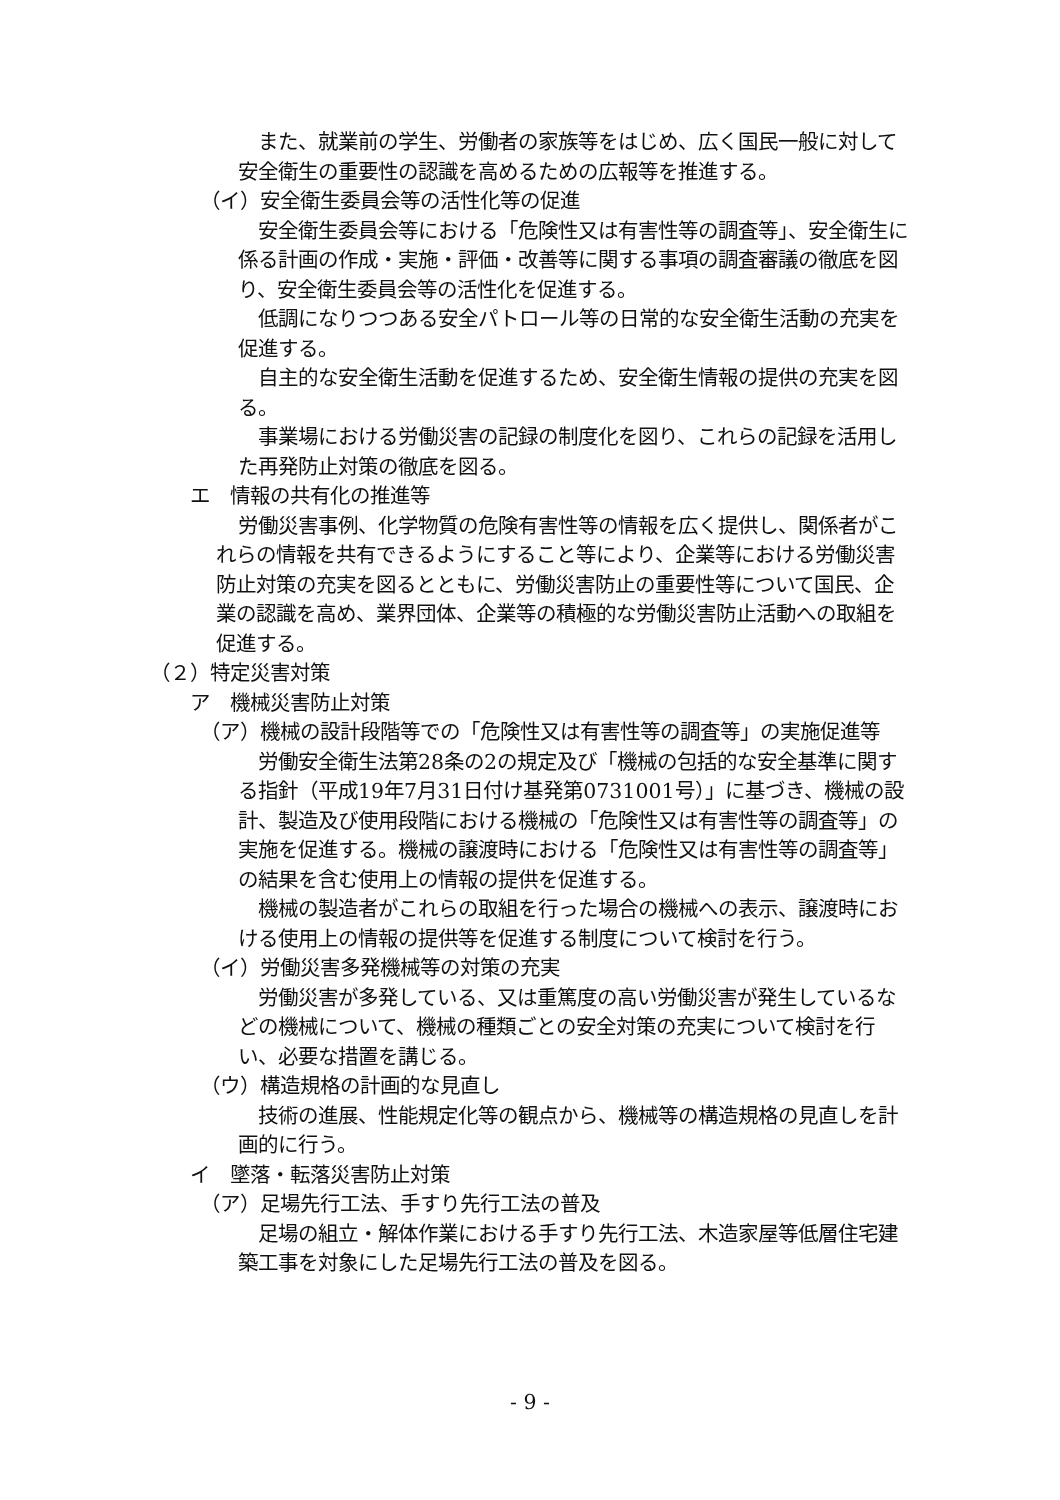また、就業前の学生、労働者の家族等をはじめ、広く国民一般に対して安全衛生の重要性の認識を高めるための広報等を推進する。
（イ）安全衛生委員会等の活性化等の促進
安全衛生委員会等における「危険性又は有害性等の調査等」、安全衛生に係る計画の作成・実施・評価・改善等に関する事項の調査審議の徹底を図り、安全衛生委員会等の活性化を促進する。
低調になりつつある安全パトロール等の日常的な安全衛生活動の充実を促進する。
自主的な安全衛生活動を促進するため、安全衛生情報の提供の充実を図る。
事業場における労働災害の記録の制度化を図り、これらの記録を活用した再発防止対策の徹底を図る。
エ　情報の共有化の推進等
労働災害事例、化学物質の危険有害性等の情報を広く提供し、関係者がこれらの情報を共有できるようにすること等により、企業等における労働災害防止対策の充実を図るとともに、労働災害防止の重要性等について国民、企業の認識を高め、業界団体、企業等の積極的な労働災害防止活動への取組を促進する。
（２）特定災害対策
ア　機械災害防止対策
（ア）機械の設計段階等での「危険性又は有害性等の調査等」の実施促進等
労働安全衛生法第28条の2の規定及び「機械の包括的な安全基準に関する指針（平成19年7月31日付け基発第0731001号）」に基づき、機械の設計、製造及び使用段階における機械の「危険性又は有害性等の調査等」の実施を促進する。機械の譲渡時における「危険性又は有害性等の調査等」の結果を含む使用上の情報の提供を促進する。
機械の製造者がこれらの取組を行った場合の機械への表示、譲渡時における使用上の情報の提供等を促進する制度について検討を行う。
（イ）労働災害多発機械等の対策の充実
労働災害が多発している、又は重篤度の高い労働災害が発生しているなどの機械について、機械の種類ごとの安全対策の充実について検討を行い、必要な措置を講じる。
（ウ）構造規格の計画的な見直し
技術の進展、性能規定化等の観点から、機械等の構造規格の見直しを計画的に行う。
イ　墜落・転落災害防止対策
（ア）足場先行工法、手すり先行工法の普及
足場の組立・解体作業における手すり先行工法、木造家屋等低層住宅建築工事を対象にした足場先行工法の普及を図る。
- 9 -